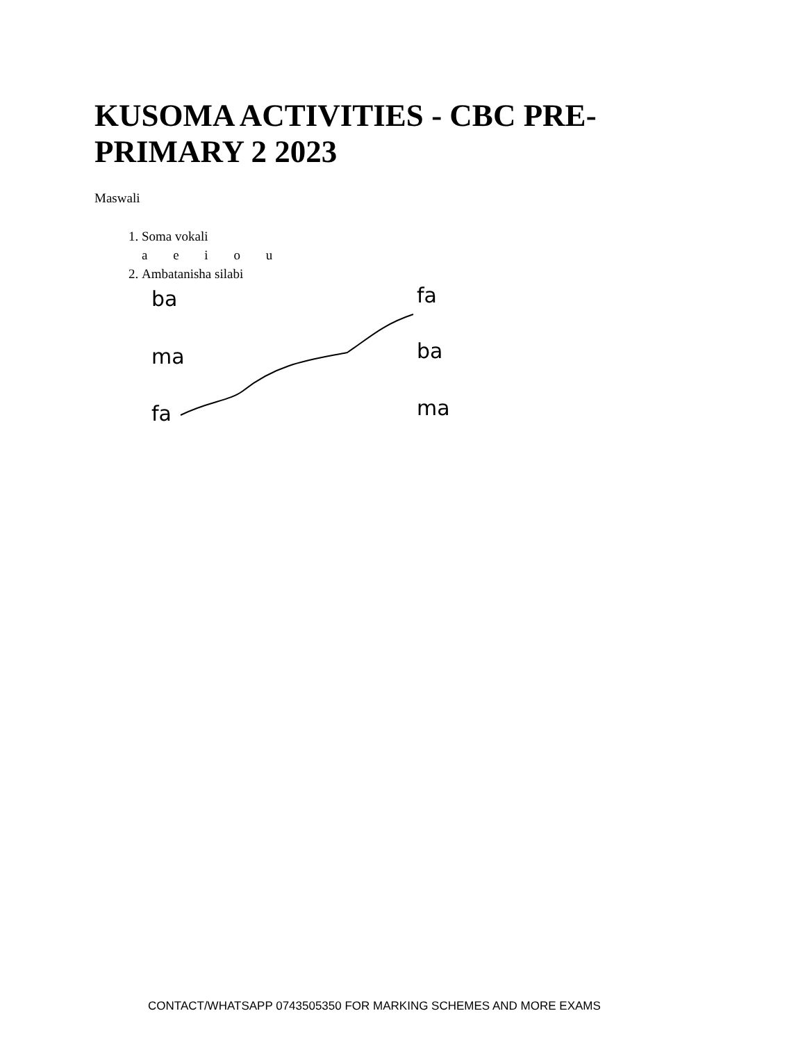KUSOMA ACTIVITIES - CBC PRE-PRIMARY 2 2023
Maswali
1. Soma vokali
a e i o u
2. Ambatanisha silabi
ba
ma
fa
fa
ba
ma
CONTACT/WHATSAPP 0743505350 FOR MARKING SCHEMES AND MORE EXAMS